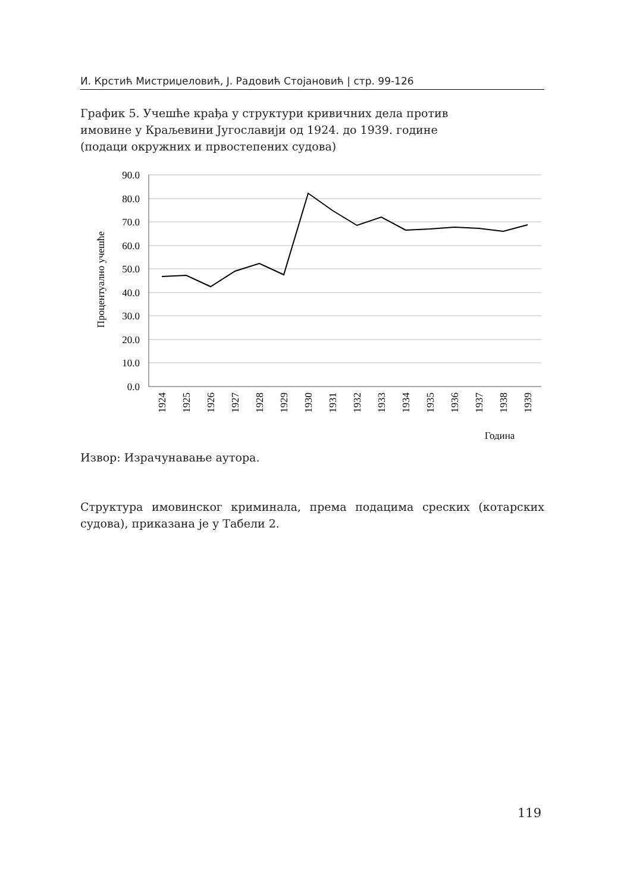И. Крстић Мистриџеловић, Ј. Радовић Стојановић | стр. 99-126
График 5. Учешће крађа у структури кривичних дела против имовине у Краљевини Југославији од 1924. до 1939. године (подаци окружних и првостепених судова)
90.0
80.0
70.0
60.0
50.0
40.0
30.0
20.0
10.0
0.0
Процентуално учешће
1924
1925
1926
1927
1928
1929
1930
1931
1932
1933
1934
1935
1936
1937
1938
1939
Година
Извор: Израчунавање аутора.
Структура имовинског криминала, према подацима среских (котарских судова), приказана је у Табели 2.
119